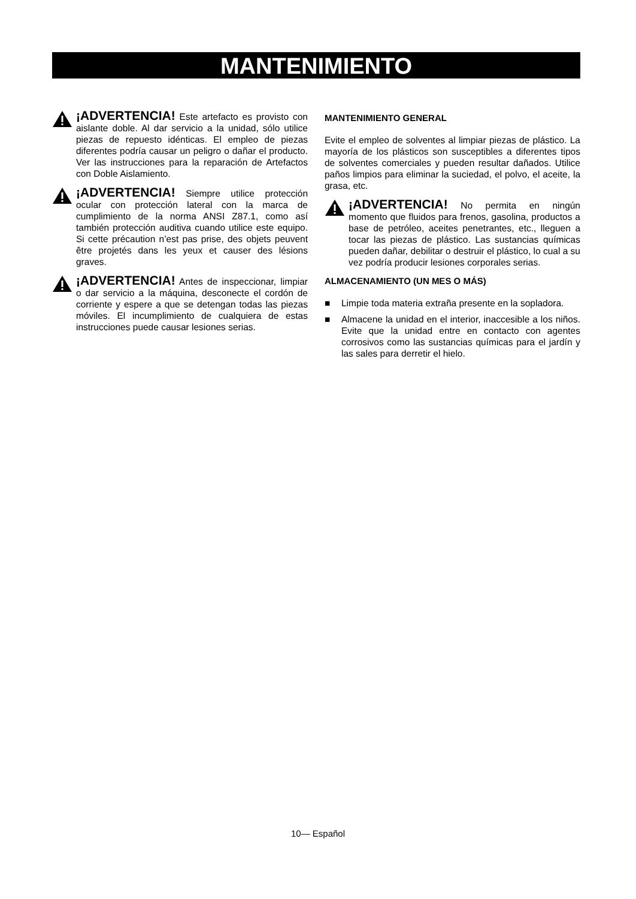MANTENIMIENTO
¡ADVERTENCIA! Este artefacto es provisto con aislante doble. Al dar servicio a la unidad, sólo utilice piezas de repuesto idénticas. El empleo de piezas diferentes podría causar un peligro o dañar el producto. Ver las instrucciones para la reparación de Artefactos con Doble Aislamiento.
¡ADVERTENCIA! Siempre utilice protección ocular con protección lateral con la marca de cumplimiento de la norma ANSI Z87.1, como así también protección auditiva cuando utilice este equipo. Si cette précaution n’est pas prise, des objets peuvent être projetés dans les yeux et causer des lésions graves.
¡ADVERTENCIA! Antes de inspeccionar, limpiar o dar servicio a la máquina, desconecte el cordón de corriente y espere a que se detengan todas las piezas móviles. El incumplimiento de cualquiera de estas instrucciones puede causar lesiones serias.
MANTENIMIENTO GENERAL
Evite el empleo de solventes al limpiar piezas de plástico. La mayoría de los plásticos son susceptibles a diferentes tipos de solventes comerciales y pueden resultar dañados. Utilice paños limpios para eliminar la suciedad, el polvo, el aceite, la grasa, etc.
¡ADVERTENCIA! No permita en ningún momento que fluidos para frenos, gasolina, productos a base de petróleo, aceites penetrantes, etc., lleguen a tocar las piezas de plástico. Las sustancias químicas pueden dañar, debilitar o destruir el plástico, lo cual a su vez podría producir lesiones corporales serias.
ALMACENAMIENTO (UN MES O MÁS)
■ Limpie toda materia extraña presente en la sopladora.
■ Almacene la unidad en el interior, inaccesible a los niños. Evite que la unidad entre en contacto con agentes corrosivos como las sustancias químicas para el jardín y las sales para derretir el hielo.
10— Español